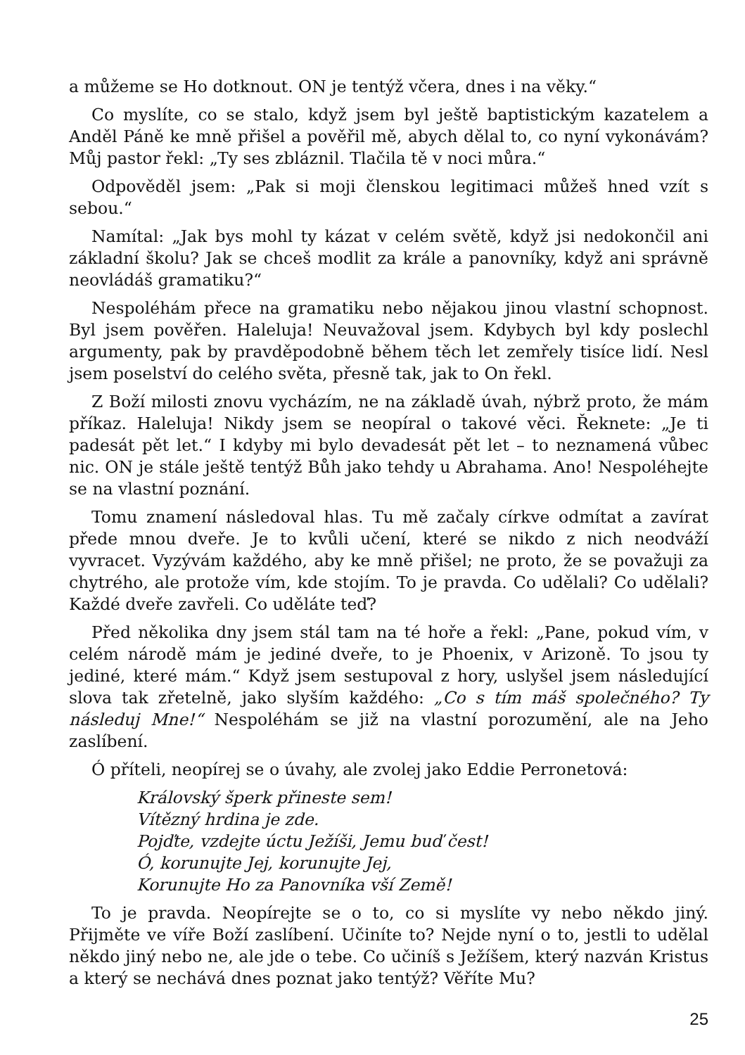a můžeme se Ho dotknout. ON je tentýž včera, dnes i na věky.“
Co myslíte, co se stalo, když jsem byl ještě baptistickým kazatelem a Anděl Páně ke mně přišel a pověřil mě, abych dělal to, co nyní vykonávám? Můj pastor řekl: „Ty ses zbláznil. Tlačila tě v noci můra.“
Odpověděl jsem: „Pak si moji členskou legitimaci můžeš hned vzít s sebou.“
Namítal: „Jak bys mohl ty kázat v celém světě, když jsi nedokončil ani základní školu? Jak se chceš modlit za krále a panovníky, když ani správně neovládáš gramatiku?“
Nespoléhám přece na gramatiku nebo nějakou jinou vlastní schopnost. Byl jsem pověřen. Haleluja! Neuvažoval jsem. Kdybych byl kdy poslechl argumenty, pak by pravděpodobně během těch let zemřely tisíce lidí. Nesl jsem poselství do celého světa, přesně tak, jak to On řekl.
Z Boží milosti znovu vycházím, ne na základě úvah, nýbrž proto, že mám příkaz. Haleluja! Nikdy jsem se neopíral o takové věci. Řeknete: „Je ti padesát pět let.“ I kdyby mi bylo devadesát pět let – to neznamená vůbec nic. ON je stále ještě tentýž Bůh jako tehdy u Abrahama. Ano! Nespoléhejte se na vlastní poznání.
Tomu znamení následoval hlas. Tu mě začaly církve odmítat a zavírat přede mnou dveře. Je to kvůli učení, které se nikdo z nich neodváží vyvracet. Vyzývám každého, aby ke mně přišel; ne proto, že se považuji za chytrého, ale protože vím, kde stojím. To je pravda. Co udělali? Co udělali? Každé dveře zavřeli. Co uděláte teď?
Před několika dny jsem stál tam na té hoře a řekl: „Pane, pokud vím, v celém národě mám je jediné dveře, to je Phoenix, v Arizoně. To jsou ty jediné, které mám.“ Když jsem sestupoval z hory, uslyšel jsem následující slova tak zřetelně, jako slyším každého: „Co s tím máš společného? Ty následuj Mne!“ Nespoléhám se již na vlastní porozumění, ale na Jeho zaslíbení.
Ó příteli, neopírej se o úvahy, ale zvolej jako Eddie Perronetová:
Královský šperk přineste sem!
Vítězný hrdina je zde.
Pojďte, vzdejte úctu Ježíši, Jemu buď čest!
Ó, korunujte Jej, korunujte Jej,
Korunujte Ho za Panovníka vší Země!
To je pravda. Neopírejte se o to, co si myslíte vy nebo někdo jiný. Přijměte ve víře Boží zaslíbení. Učiníte to? Nejde nyní o to, jestli to udělal někdo jiný nebo ne, ale jde o tebe. Co učiníš s Ježíšem, který nazván Kristus a který se nechává dnes poznat jako tentýž? Věříte Mu?
25